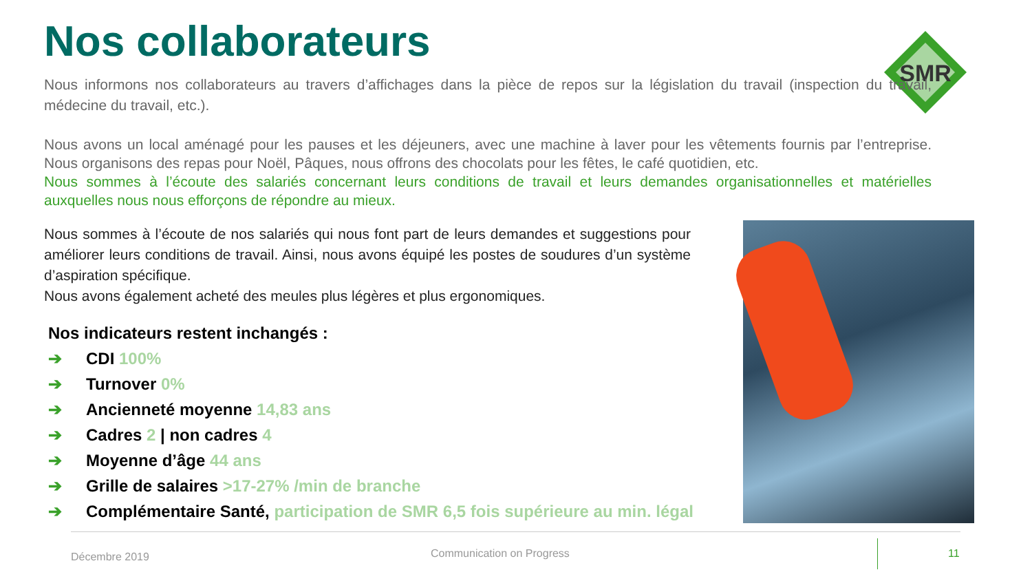Nos collaborateurs
SMR
Nous informons nos collaborateurs au travers d’affichages dans la pièce de repos sur la législation du travail (inspection du travail, médecine du travail, etc.).
Nous avons un local aménagé pour les pauses et les déjeuners, avec une machine à laver pour les vêtements fournis par l’entreprise. Nous organisons des repas pour Noël, Pâques, nous offrons des chocolats pour les fêtes, le café quotidien, etc.
Nous sommes à l’écoute des salariés concernant leurs conditions de travail et leurs demandes organisationnelles et matérielles auxquelles nous nous efforçons de répondre au mieux.
Nous sommes à l’écoute de nos salariés qui nous font part de leurs demandes et suggestions pour améliorer leurs conditions de travail. Ainsi, nous avons équipé les postes de soudures d’un système d’aspiration spécifique.
Nous avons également acheté des meules plus légères et plus ergonomiques.
Nos indicateurs restent inchangés :
➔ CDI 100%
➔ Turnover 0%
➔ Ancienneté moyenne 14,83 ans
➔ Cadres 2 | non cadres 4
➔ Moyenne d’âge 44 ans
➔ Grille de salaires >17-27% /min de branche
➔ Complémentaire Santé, participation de SMR 6,5 fois supérieure au min. légal
Décembre 2019 Communication on Progress 11